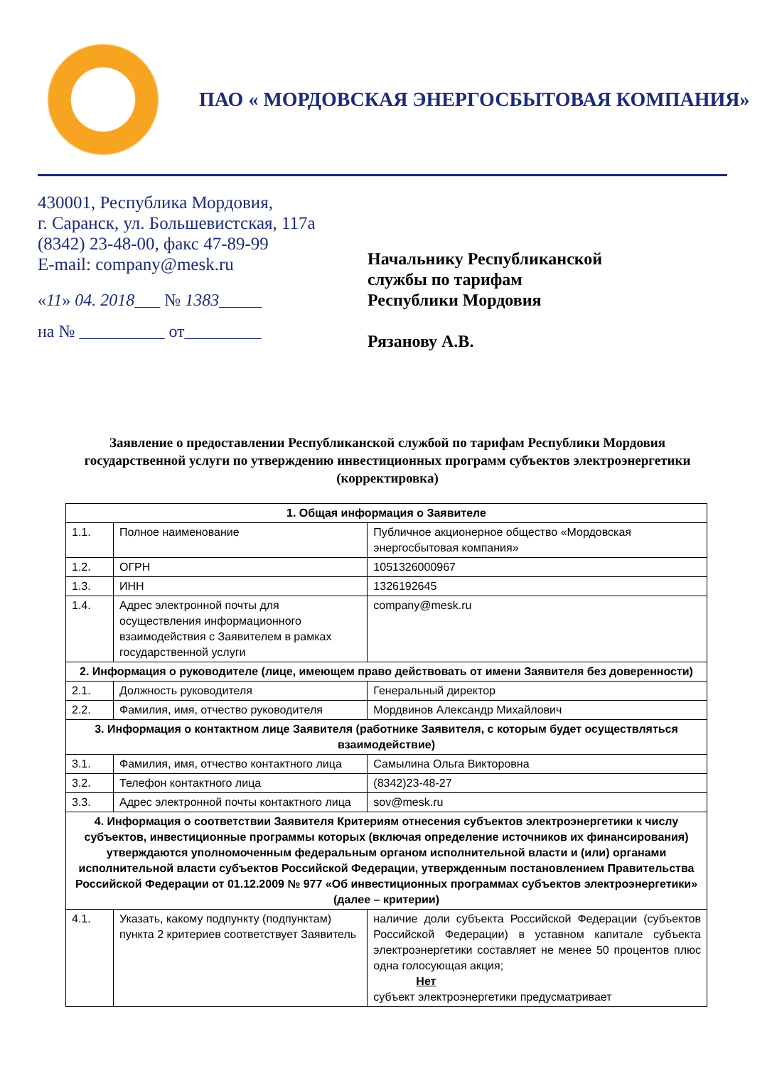ПАО « МОРДОВСКАЯ ЭНЕРГОСБЫТОВАЯ КОМПАНИЯ»
430001, Республика Мордовия,
г. Саранск, ул. Большевистская, 117а
(8342) 23-48-00, факс 47-89-99
E-mail: company@mesk.ru
«11» 04. 2018___ № 1383_____
на № __________ от_________
Начальнику Республиканской
службы по тарифам
Республики Мордовия
Рязанову А.В.
Заявление о предоставлении Республиканской службой по тарифам Республики Мордовия государственной услуги по утверждению инвестиционных программ субъектов электроэнергетики (корректировка)
| 1. Общая информация о Заявителе | | |
| --- | --- | --- |
| 1.1. | Полное наименование | Публичное акционерное общество «Мордовская энергосбытовая компания» |
| 1.2. | ОГРН | 1051326000967 |
| 1.3. | ИНН | 1326192645 |
| 1.4. | Адрес электронной почты для осуществления информационного взаимодействия с Заявителем в рамках государственной услуги | company@mesk.ru |
| 2. Информация о руководителе (лице, имеющем право действовать от имени Заявителя без доверенности) | | |
| 2.1. | Должность руководителя | Генеральный директор |
| 2.2. | Фамилия, имя, отчество руководителя | Мордвинов Александр Михайлович |
| 3. Информация о контактном лице Заявителя (работнике Заявителя, с которым будет осуществляться взаимодействие) | | |
| 3.1. | Фамилия, имя, отчество контактного лица | Самылина Ольга Викторовна |
| 3.2. | Телефон контактного лица | (8342)23-48-27 |
| 3.3. | Адрес электронной почты контактного лица | sov@mesk.ru |
| 4. Информация о соответствии Заявителя Критериям отнесения субъектов электроэнергетики к числу субъектов, инвестиционные программы которых (включая определение источников их финансирования) утверждаются уполномоченным федеральным органом исполнительной власти и (или) органами исполнительной власти субъектов Российской Федерации, утвержденным постановлением Правительства Российской Федерации от 01.12.2009 № 977 «Об инвестиционных программах субъектов электроэнергетики» (далее – критерии) | | |
| 4.1. | Указать, какому подпункту (подпунктам) пункта 2 критериев соответствует Заявитель | наличие доли субъекта Российской Федерации (субъектов Российской Федерации) в уставном капитале субъекта электроэнергетики составляет не менее 50 процентов плюс одна голосующая акция; Нет субъект электроэнергетики предусматривает |